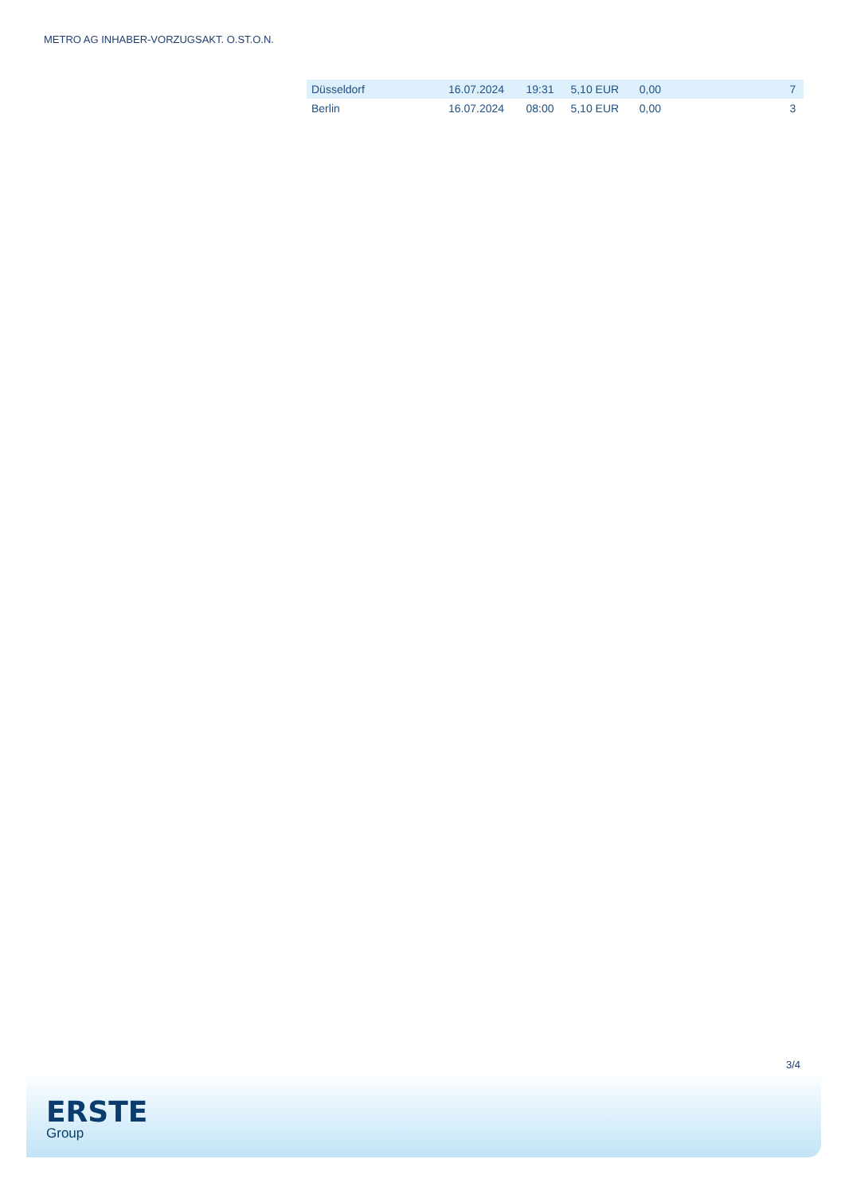METRO AG INHABER-VORZUGSAKT. O.ST.O.N.
| Düsseldorf | 16.07.2024 | 19:31 | 5,10 EUR | 0,00 | | 7 |
| Berlin | 16.07.2024 | 08:00 | 5,10 EUR | 0,00 | | 3 |
3/4
ERSTE
Group